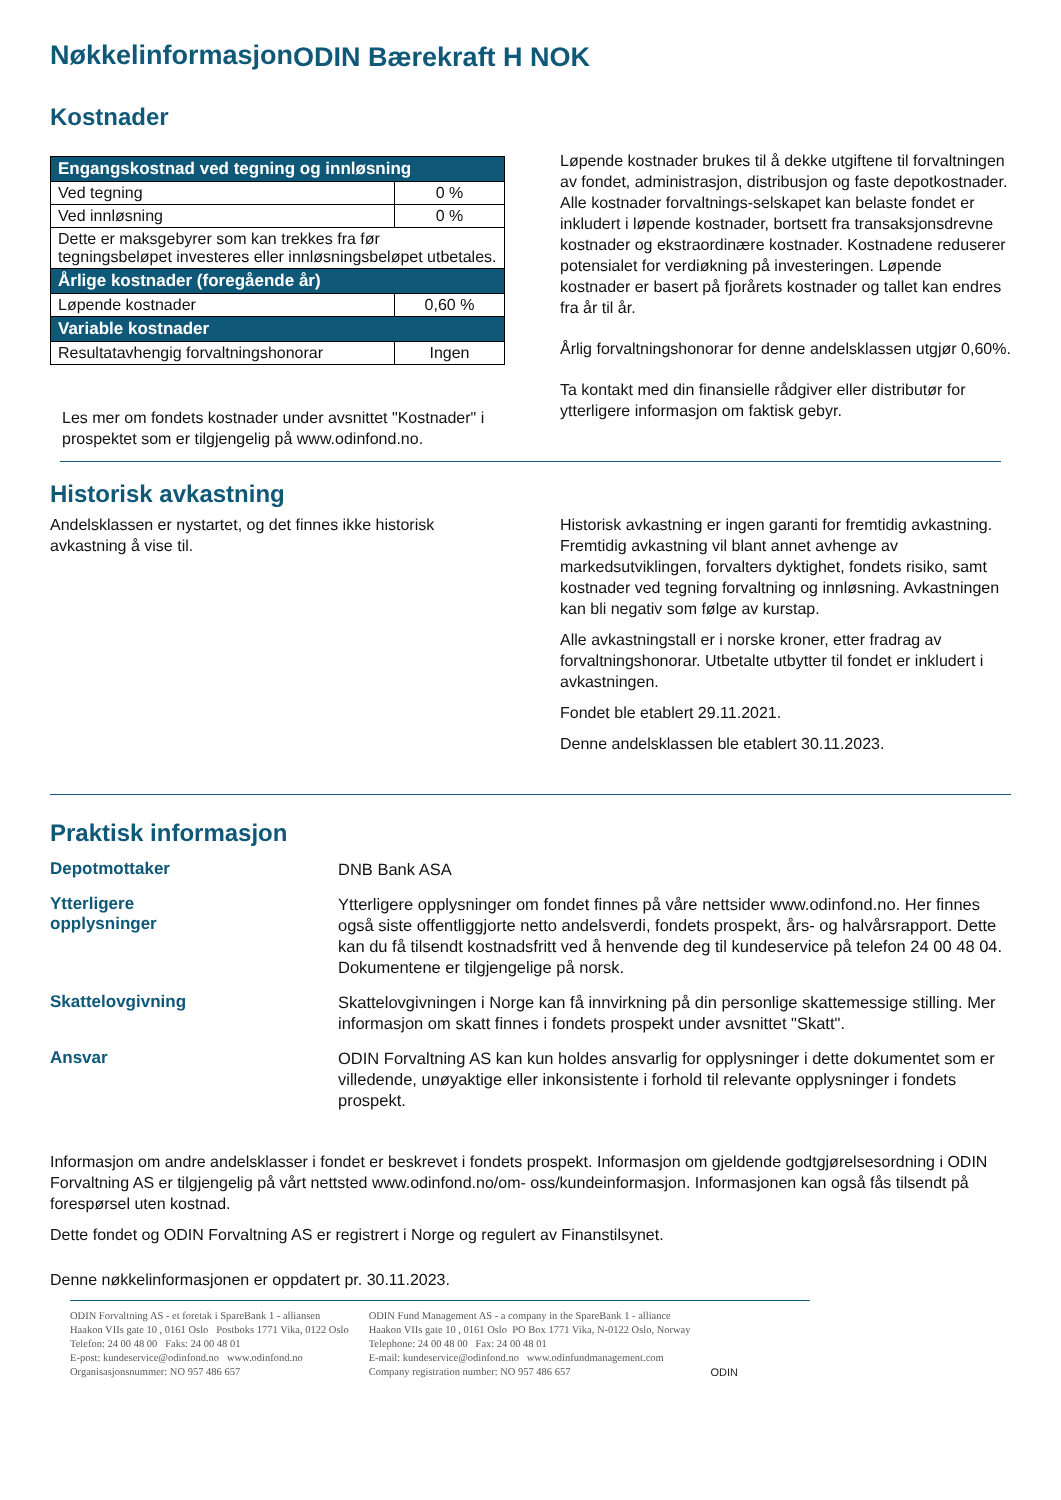Nøkkelinformasjon ODIN Bærekraft H NOK
Kostnader
| Engangskostnad ved tegning og innløsning | |
| --- | --- |
| Ved tegning | 0 % |
| Ved innløsning | 0 % |
| Dette er maksgebyrer som kan trekkes fra før tegningsbeløpet investeres eller innløsningsbeløpet utbetales. | |
| Årlige kostnader (foregående år) | |
| Løpende kostnader | 0,60 % |
| Variable kostnader | |
| Resultatavhengig forvaltningshonorar | Ingen |
Les mer om fondets kostnader under avsnittet "Kostnader" i prospektet som er tilgjengelig på www.odinfond.no.
Løpende kostnader brukes til å dekke utgiftene til forvaltningen av fondet, administrasjon, distribusjon og faste depotkostnader. Alle kostnader forvaltnings-selskapet kan belaste fondet er inkludert i løpende kostnader, bortsett fra transaksjonsdrevne kostnader og ekstraordinære kostnader. Kostnadene reduserer potensialet for verdiøkning på investeringen. Løpende kostnader er basert på fjorårets kostnader og tallet kan endres fra år til år.
Årlig forvaltningshonorar for denne andelsklassen utgjør 0,60%.
Ta kontakt med din finansielle rådgiver eller distributør for ytterligere informasjon om faktisk gebyr.
Historisk avkastning
Andelsklassen er nystartet, og det finnes ikke historisk avkastning å vise til.
Historisk avkastning er ingen garanti for fremtidig avkastning. Fremtidig avkastning vil blant annet avhenge av markedsutviklingen, forvalters dyktighet, fondets risiko, samt kostnader ved tegning forvaltning og innløsning. Avkastningen kan bli negativ som følge av kurstap.
Alle avkastningstall er i norske kroner, etter fradrag av forvaltningshonorar. Utbetalte utbytter til fondet er inkludert i avkastningen.
Fondet ble etablert 29.11.2021.
Denne andelsklassen ble etablert 30.11.2023.
Praktisk informasjon
Depotmottaker
DNB Bank ASA
Ytterligere
opplysninger
Ytterligere opplysninger om fondet finnes på våre nettsider www.odinfond.no. Her finnes også siste offentliggjorte netto andelsverdi, fondets prospekt, års- og halvårsrapport. Dette kan du få tilsendt kostnadsfritt ved å henvende deg til kundeservice på telefon 24 00 48 04. Dokumentene er tilgjengelige på norsk.
Skattelovgivning
Skattelovgivningen i Norge kan få innvirkning på din personlige skattemessige stilling. Mer informasjon om skatt finnes i fondets prospekt under avsnittet "Skatt".
Ansvar
ODIN Forvaltning AS kan kun holdes ansvarlig for opplysninger i dette dokumentet som er villedende, unøyaktige eller inkonsistente i forhold til relevante opplysninger i fondets prospekt.
Informasjon om andre andelsklasser i fondet er beskrevet i fondets prospekt. Informasjon om gjeldende godtgjørelsesordning i ODIN Forvaltning AS er tilgjengelig på vårt nettsted www.odinfond.no/om- oss/kundeinformasjon. Informasjonen kan også fås tilsendt på forespørsel uten kostnad.
Dette fondet og ODIN Forvaltning AS er registrert i Norge og regulert av Finanstilsynet.
Denne nøkkelinformasjonen er oppdatert pr. 30.11.2023.
ODIN Forvaltning AS - et foretak i SpareBank 1 - alliansen
Haakon VIIs gate 10 , 0161 Oslo Postboks 1771 Vika, 0122 Oslo
Telefon: 24 00 48 00 Faks: 24 00 48 01
E-post: kundeservice@odinfond.no www.odinfond.no
Organisasjonsnummer: NO 957 486 657
ODIN Fund Management AS - a company in the SpareBank 1 - alliance
Haakon VIIs gate 10 , 0161 Oslo PO Box 1771 Vika, N-0122 Oslo, Norway
Telephone: 24 00 48 00 Fax: 24 00 48 01
E-mail: kundeservice@odinfond.no www.odinfundmanagement.com
Company registration number: NO 957 486 657
ODIN